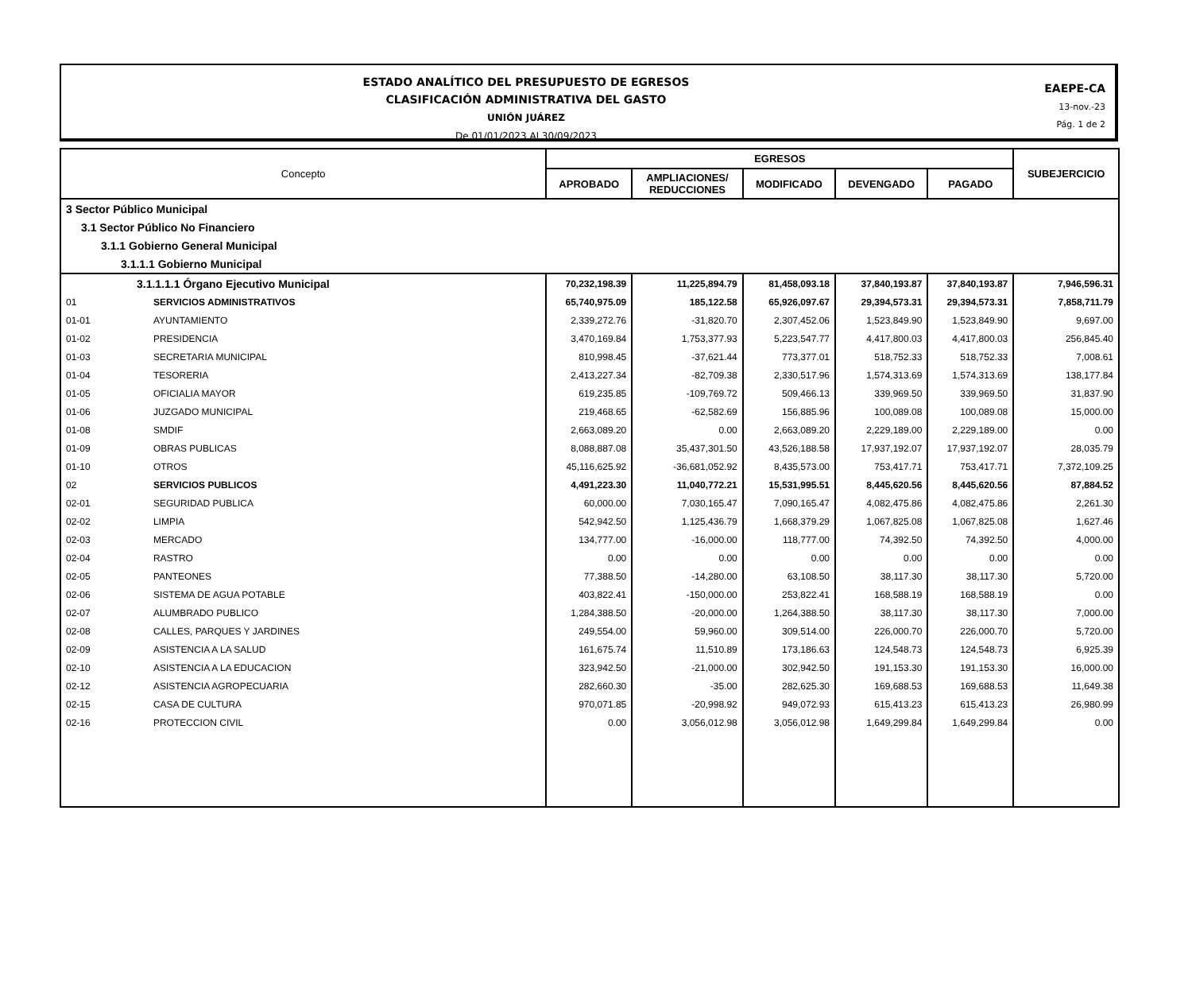ESTADO ANALÍTICO DEL PRESUPUESTO DE EGRESOS
CLASIFICACIÓN ADMINISTRATIVA DEL GASTO
UNIÓN JUÁREZ
De 01/01/2023 Al 30/09/2023
EAEPE-CA
13-nov.-23
Pág. 1 de 2
| Concepto | | EGRESOS | | | | | SUBEJERCICIO |
| --- | --- | --- | --- | --- | --- | --- | --- |
| | | APROBADO | AMPLIACIONES/ REDUCCIONES | MODIFICADO | DEVENGADO | PAGADO | |
| 3 Sector Público Municipal | | | | | | | |
| 3.1 Sector Público No Financiero | | | | | | | |
| 3.1.1 Gobierno General Municipal | | | | | | | |
| 3.1.1.1 Gobierno Municipal | | | | | | | |
| 3.1.1.1.1 Órgano Ejecutivo Municipal | | 70,232,198.39 | 11,225,894.79 | 81,458,093.18 | 37,840,193.87 | 37,840,193.87 | 7,946,596.31 |
| 01 | SERVICIOS ADMINISTRATIVOS | 65,740,975.09 | 185,122.58 | 65,926,097.67 | 29,394,573.31 | 29,394,573.31 | 7,858,711.79 |
| 01-01 | AYUNTAMIENTO | 2,339,272.76 | -31,820.70 | 2,307,452.06 | 1,523,849.90 | 1,523,849.90 | 9,697.00 |
| 01-02 | PRESIDENCIA | 3,470,169.84 | 1,753,377.93 | 5,223,547.77 | 4,417,800.03 | 4,417,800.03 | 256,845.40 |
| 01-03 | SECRETARIA MUNICIPAL | 810,998.45 | -37,621.44 | 773,377.01 | 518,752.33 | 518,752.33 | 7,008.61 |
| 01-04 | TESORERIA | 2,413,227.34 | -82,709.38 | 2,330,517.96 | 1,574,313.69 | 1,574,313.69 | 138,177.84 |
| 01-05 | OFICIALIA MAYOR | 619,235.85 | -109,769.72 | 509,466.13 | 339,969.50 | 339,969.50 | 31,837.90 |
| 01-06 | JUZGADO MUNICIPAL | 219,468.65 | -62,582.69 | 156,885.96 | 100,089.08 | 100,089.08 | 15,000.00 |
| 01-08 | SMDIF | 2,663,089.20 | 0.00 | 2,663,089.20 | 2,229,189.00 | 2,229,189.00 | 0.00 |
| 01-09 | OBRAS PUBLICAS | 8,088,887.08 | 35,437,301.50 | 43,526,188.58 | 17,937,192.07 | 17,937,192.07 | 28,035.79 |
| 01-10 | OTROS | 45,116,625.92 | -36,681,052.92 | 8,435,573.00 | 753,417.71 | 753,417.71 | 7,372,109.25 |
| 02 | SERVICIOS PUBLICOS | 4,491,223.30 | 11,040,772.21 | 15,531,995.51 | 8,445,620.56 | 8,445,620.56 | 87,884.52 |
| 02-01 | SEGURIDAD PUBLICA | 60,000.00 | 7,030,165.47 | 7,090,165.47 | 4,082,475.86 | 4,082,475.86 | 2,261.30 |
| 02-02 | LIMPIA | 542,942.50 | 1,125,436.79 | 1,668,379.29 | 1,067,825.08 | 1,067,825.08 | 1,627.46 |
| 02-03 | MERCADO | 134,777.00 | -16,000.00 | 118,777.00 | 74,392.50 | 74,392.50 | 4,000.00 |
| 02-04 | RASTRO | 0.00 | 0.00 | 0.00 | 0.00 | 0.00 | 0.00 |
| 02-05 | PANTEONES | 77,388.50 | -14,280.00 | 63,108.50 | 38,117.30 | 38,117.30 | 5,720.00 |
| 02-06 | SISTEMA DE AGUA POTABLE | 403,822.41 | -150,000.00 | 253,822.41 | 168,588.19 | 168,588.19 | 0.00 |
| 02-07 | ALUMBRADO PUBLICO | 1,284,388.50 | -20,000.00 | 1,264,388.50 | 38,117.30 | 38,117.30 | 7,000.00 |
| 02-08 | CALLES, PARQUES Y JARDINES | 249,554.00 | 59,960.00 | 309,514.00 | 226,000.70 | 226,000.70 | 5,720.00 |
| 02-09 | ASISTENCIA A LA SALUD | 161,675.74 | 11,510.89 | 173,186.63 | 124,548.73 | 124,548.73 | 6,925.39 |
| 02-10 | ASISTENCIA A LA EDUCACION | 323,942.50 | -21,000.00 | 302,942.50 | 191,153.30 | 191,153.30 | 16,000.00 |
| 02-12 | ASISTENCIA AGROPECUARIA | 282,660.30 | -35.00 | 282,625.30 | 169,688.53 | 169,688.53 | 11,649.38 |
| 02-15 | CASA DE CULTURA | 970,071.85 | -20,998.92 | 949,072.93 | 615,413.23 | 615,413.23 | 26,980.99 |
| 02-16 | PROTECCION CIVIL | 0.00 | 3,056,012.98 | 3,056,012.98 | 1,649,299.84 | 1,649,299.84 | 0.00 |